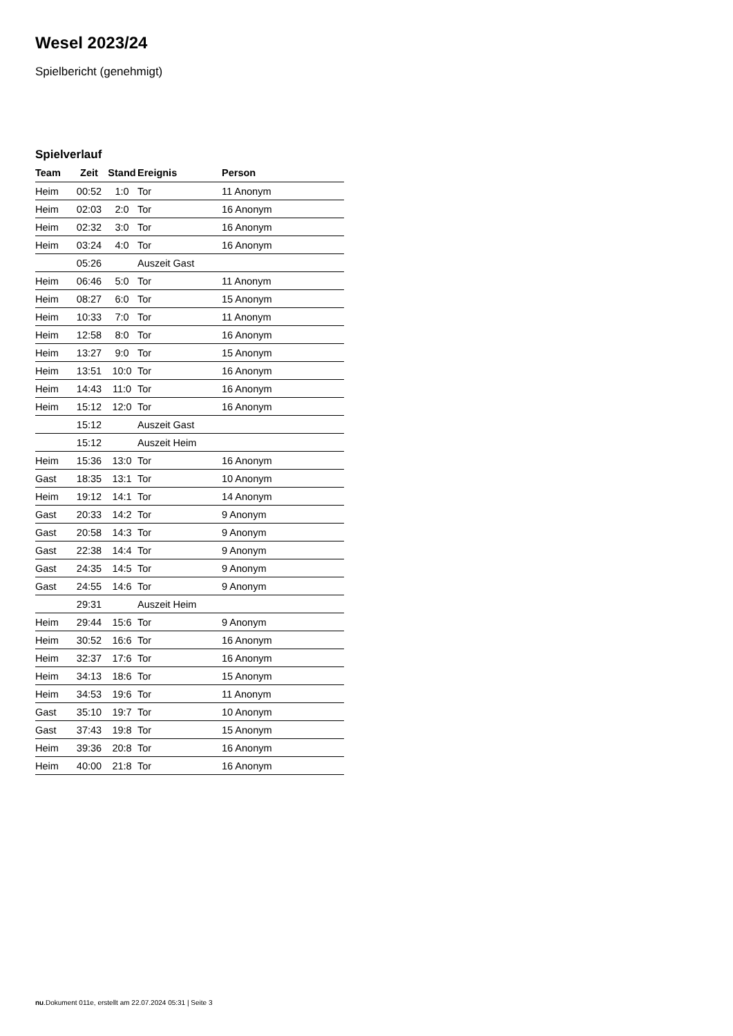Wesel 2023/24
Spielbericht (genehmigt)
Spielverlauf
| Team | Zeit | Stand | Ereignis | Person |
| --- | --- | --- | --- | --- |
| Heim | 00:52 | 1:0 | Tor | 11 Anonym |
| Heim | 02:03 | 2:0 | Tor | 16 Anonym |
| Heim | 02:32 | 3:0 | Tor | 16 Anonym |
| Heim | 03:24 | 4:0 | Tor | 16 Anonym |
| | 05:26 | | Auszeit Gast | |
| Heim | 06:46 | 5:0 | Tor | 11 Anonym |
| Heim | 08:27 | 6:0 | Tor | 15 Anonym |
| Heim | 10:33 | 7:0 | Tor | 11 Anonym |
| Heim | 12:58 | 8:0 | Tor | 16 Anonym |
| Heim | 13:27 | 9:0 | Tor | 15 Anonym |
| Heim | 13:51 | 10:0 | Tor | 16 Anonym |
| Heim | 14:43 | 11:0 | Tor | 16 Anonym |
| Heim | 15:12 | 12:0 | Tor | 16 Anonym |
| | 15:12 | | Auszeit Gast | |
| | 15:12 | | Auszeit Heim | |
| Heim | 15:36 | 13:0 | Tor | 16 Anonym |
| Gast | 18:35 | 13:1 | Tor | 10 Anonym |
| Heim | 19:12 | 14:1 | Tor | 14 Anonym |
| Gast | 20:33 | 14:2 | Tor | 9 Anonym |
| Gast | 20:58 | 14:3 | Tor | 9 Anonym |
| Gast | 22:38 | 14:4 | Tor | 9 Anonym |
| Gast | 24:35 | 14:5 | Tor | 9 Anonym |
| Gast | 24:55 | 14:6 | Tor | 9 Anonym |
| | 29:31 | | Auszeit Heim | |
| Heim | 29:44 | 15:6 | Tor | 9 Anonym |
| Heim | 30:52 | 16:6 | Tor | 16 Anonym |
| Heim | 32:37 | 17:6 | Tor | 16 Anonym |
| Heim | 34:13 | 18:6 | Tor | 15 Anonym |
| Heim | 34:53 | 19:6 | Tor | 11 Anonym |
| Gast | 35:10 | 19:7 | Tor | 10 Anonym |
| Gast | 37:43 | 19:8 | Tor | 15 Anonym |
| Heim | 39:36 | 20:8 | Tor | 16 Anonym |
| Heim | 40:00 | 21:8 | Tor | 16 Anonym |
nu.Dokument 011e, erstellt am 22.07.2024 05:31 | Seite 3